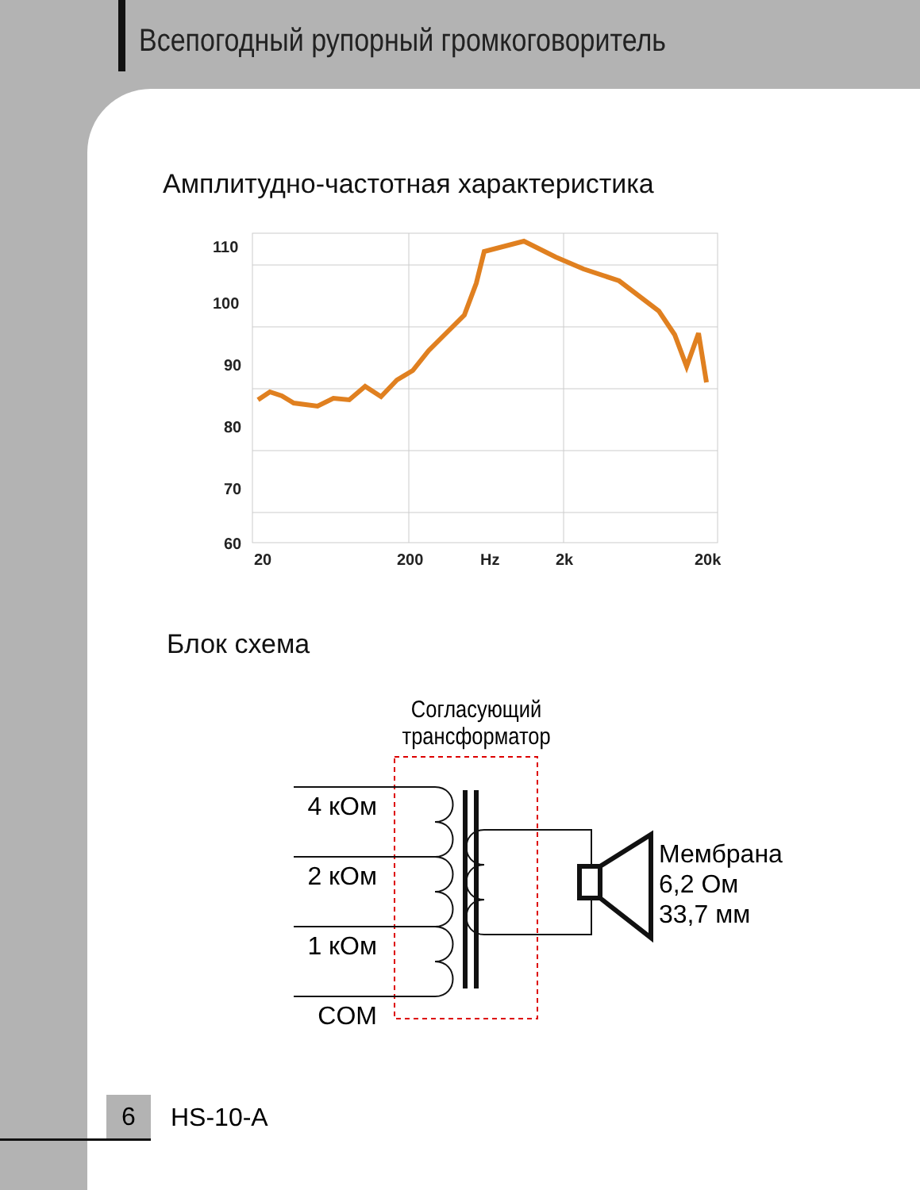Всепогодный рупорный громкоговоритель
Амплитудно-частотная характеристика
110
100
90
80
70
60
20
200
Hz
2k
20k
Блок схема
Согласующий
трансформатор
4 кОм
2 кОм
1 кОм
COM
Мембрана
6,2 Ом
33,7 мм
6 HS-10-A